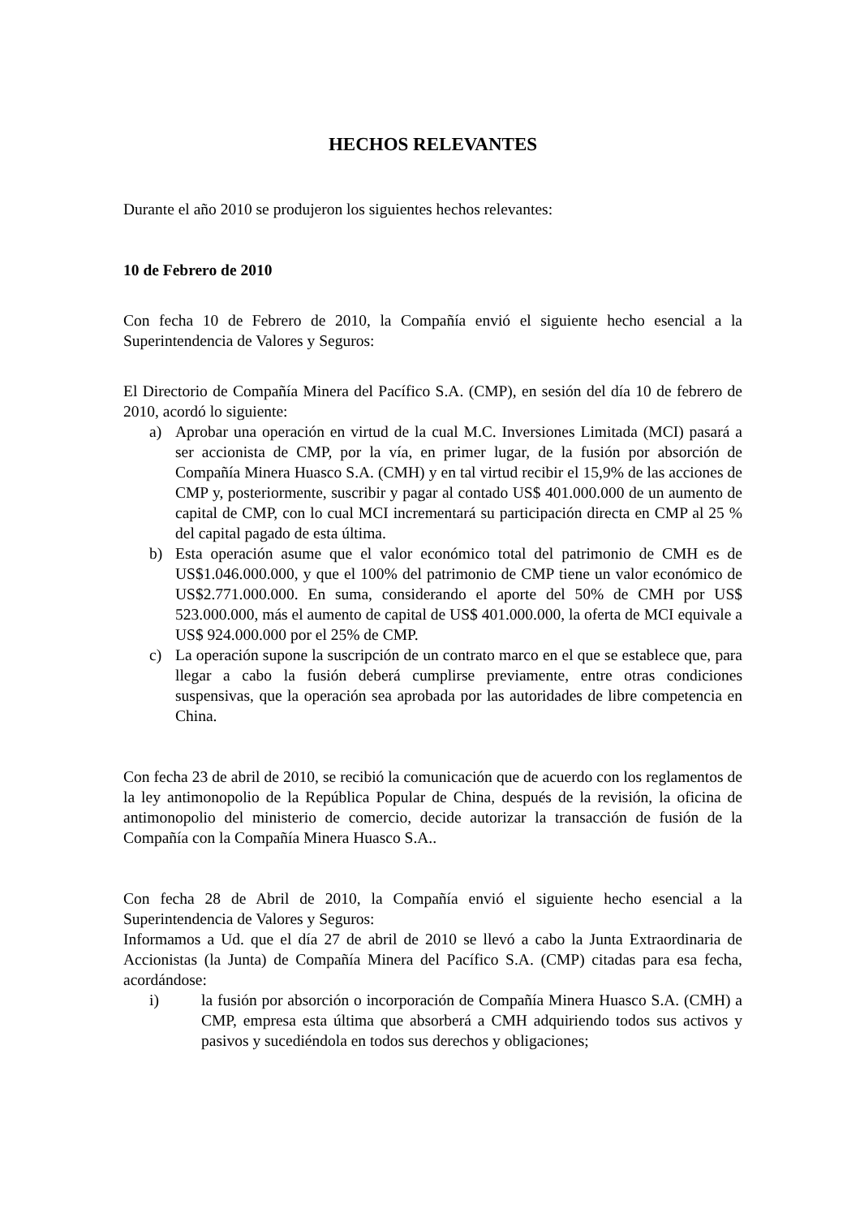HECHOS RELEVANTES
Durante el año 2010 se produjeron los siguientes hechos relevantes:
10 de Febrero de 2010
Con fecha 10 de Febrero de 2010, la Compañía envió el siguiente hecho esencial a la Superintendencia de Valores y Seguros:
El Directorio de Compañía Minera del Pacífico S.A. (CMP), en sesión del día 10 de febrero de 2010, acordó lo siguiente:
a) Aprobar una operación en virtud de la cual M.C. Inversiones Limitada (MCI) pasará a ser accionista de CMP, por la vía, en primer lugar, de la fusión por absorción de Compañía Minera Huasco S.A. (CMH) y en tal virtud recibir el 15,9% de las acciones de CMP y, posteriormente, suscribir y pagar al contado US$ 401.000.000 de un aumento de capital de CMP, con lo cual MCI incrementará su participación directa en CMP al 25 % del capital pagado de esta última.
b) Esta operación asume que el valor económico total del patrimonio de CMH es de US$1.046.000.000, y que el 100% del patrimonio de CMP tiene un valor económico de US$2.771.000.000. En suma, considerando el aporte del 50% de CMH por US$ 523.000.000, más el aumento de capital de US$ 401.000.000, la oferta de MCI equivale a US$ 924.000.000 por el 25% de CMP.
c) La operación supone la suscripción de un contrato marco en el que se establece que, para llegar a cabo la fusión deberá cumplirse previamente, entre otras condiciones suspensivas, que la operación sea aprobada por las autoridades de libre competencia en China.
Con fecha 23 de abril de 2010, se recibió la comunicación que de acuerdo con los reglamentos de la ley antimonopolio de la República Popular de China, después de la revisión, la oficina de antimonopolio del ministerio de comercio, decide autorizar la transacción de fusión de la Compañía con la Compañía Minera Huasco S.A..
Con fecha 28 de Abril de 2010, la Compañía envió el siguiente hecho esencial a la Superintendencia de Valores y Seguros:
Informamos a Ud. que el día 27 de abril de 2010 se llevó a cabo la Junta Extraordinaria de Accionistas (la Junta) de Compañía Minera del Pacífico S.A. (CMP) citadas para esa fecha, acordándose:
i) la fusión por absorción o incorporación de Compañía Minera Huasco S.A. (CMH) a CMP, empresa esta última que absorberá a CMH adquiriendo todos sus activos y pasivos y sucediéndola en todos sus derechos y obligaciones;